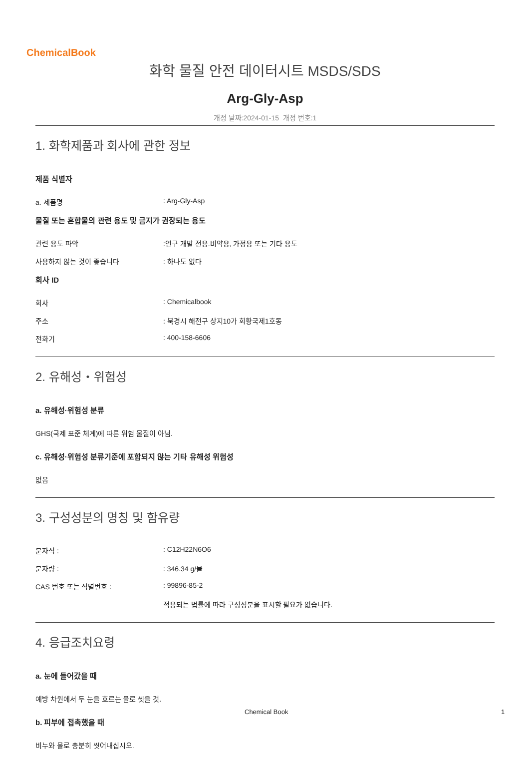ChemicalBook
화학 물질 안전 데이터시트 MSDS/SDS
Arg-Gly-Asp
개정 날짜:2024-01-15 개정 번호:1
1. 화학제품과 회사에 관한 정보
제품 식별자
a. 제품명: Arg-Gly-Asp
물질 또는 혼합물의 관련 용도 및 금지가 권장되는 용도
관련 용도 파악:연구 개발 전용.비약용, 가정용 또는 기타 용도
사용하지 않는 것이 좋습니다: 하나도 없다
회사 ID
회사: Chemicalbook
주소: 북경시 해전구 상지10가 회황국제1호동
전화기: 400-158-6606
2. 유해성・위험성
a. 유해성·위험성 분류
GHS(국제 표준 체계)에 따른 위험 물질이 아님.
c. 유해성·위험성 분류기준에 포함되지 않는 기타 유해성 위험성
없음
3. 구성성분의 명칭 및 함유량
분자식 :: C12H22N6O6
분자량 :: 346.34 g/몰
CAS 번호 또는 식별번호 :: 99896-85-2
적용되는 법률에 따라 구성성분을 표시할 필요가 없습니다.
4. 응급조치요령
a. 눈에 들어갔을 때
예방 차원에서 두 눈을 흐르는 물로 씻을 것.
b. 피부에 접촉했을 때
비누와 물로 충분히 씻어내십시오.
Chemical Book 1